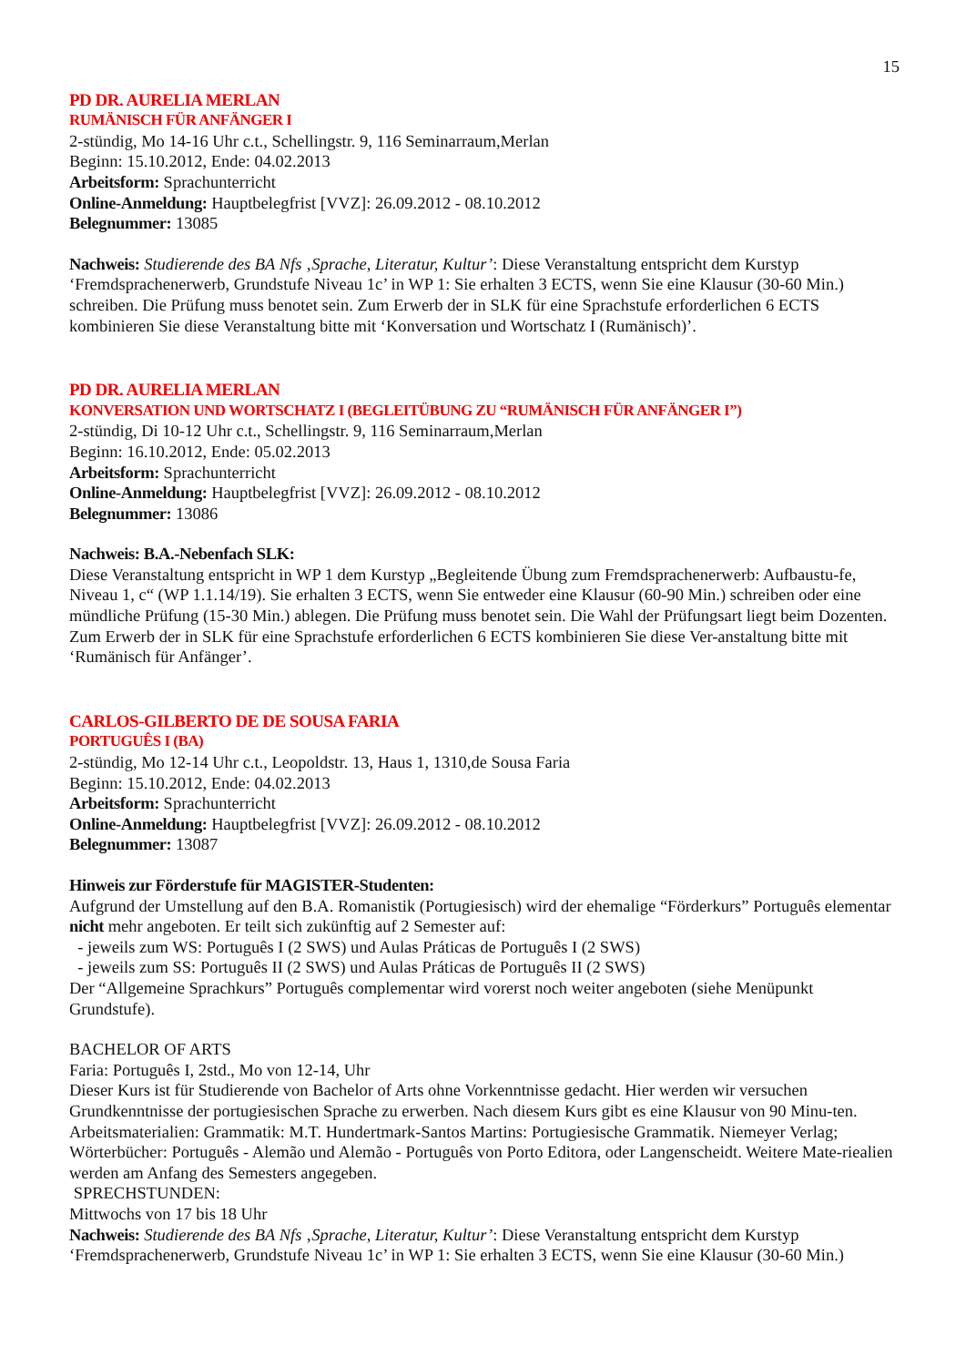15
PD DR. AURELIA MERLAN
RUMÄNISCH FÜR ANFÄNGER I
2-stündig, Mo 14-16 Uhr c.t., Schellingstr. 9, 116 Seminarraum,Merlan
Beginn: 15.10.2012, Ende: 04.02.2013
Arbeitsform: Sprachunterricht
Online-Anmeldung: Hauptbelegfrist [VVZ]: 26.09.2012 - 08.10.2012
Belegnummer: 13085
Nachweis: Studierende des BA Nfs ‚Sprache, Literatur, Kultur’: Diese Veranstaltung entspricht dem Kurstyp ‘Fremdsprachenerwerb, Grundstufe Niveau 1c’ in WP 1: Sie erhalten 3 ECTS, wenn Sie eine Klausur (30-60 Min.) schreiben. Die Prüfung muss benotet sein. Zum Erwerb der in SLK für eine Sprachstufe erforderlichen 6 ECTS kombinieren Sie diese Veranstaltung bitte mit ‘Konversation und Wortschatz I (Rumänisch)’.
PD DR. AURELIA MERLAN
KONVERSATION UND WORTSCHATZ I (BEGLEITÜBUNG ZU “RUMÄNISCH FÜR ANFÄNGER I”)
2-stündig, Di 10-12 Uhr c.t., Schellingstr. 9, 116 Seminarraum,Merlan
Beginn: 16.10.2012, Ende: 05.02.2013
Arbeitsform: Sprachunterricht
Online-Anmeldung: Hauptbelegfrist [VVZ]: 26.09.2012 - 08.10.2012
Belegnummer: 13086
Nachweis: B.A.-Nebenfach SLK:
Diese Veranstaltung entspricht in WP 1 dem Kurstyp „Begleitende Übung zum Fremdsprachenerwerb: Aufbaustu-fe, Niveau 1, c“ (WP 1.1.14/19). Sie erhalten 3 ECTS, wenn Sie entweder eine Klausur (60-90 Min.) schreiben oder eine mündliche Prüfung (15-30 Min.) ablegen. Die Prüfung muss benotet sein. Die Wahl der Prüfungsart liegt beim Dozenten. Zum Erwerb der in SLK für eine Sprachstufe erforderlichen 6 ECTS kombinieren Sie diese Ver-anstaltung bitte mit ‘Rumänisch für Anfänger’.
CARLOS-GILBERTO DE DE SOUSA FARIA
PORTUGUÊS I (BA)
2-stündig, Mo 12-14 Uhr c.t., Leopoldstr. 13, Haus 1, 1310,de Sousa Faria
Beginn: 15.10.2012, Ende: 04.02.2013
Arbeitsform: Sprachunterricht
Online-Anmeldung: Hauptbelegfrist [VVZ]: 26.09.2012 - 08.10.2012
Belegnummer: 13087
Hinweis zur Förderstufe für MAGISTER-Studenten:
Aufgrund der Umstellung auf den B.A. Romanistik (Portugiesisch) wird der ehemalige “Förderkurs” Português elementar nicht mehr angeboten. Er teilt sich zukünftig auf 2 Semester auf:
- jeweils zum WS: Português I (2 SWS) und Aulas Práticas de Português I (2 SWS)
- jeweils zum SS: Português II (2 SWS) und Aulas Práticas de Português II (2 SWS)
Der “Allgemeine Sprachkurs” Português complementar wird vorerst noch weiter angeboten (siehe Menüpunkt Grundstufe).
BACHELOR OF ARTS
Faria: Português I, 2std., Mo von 12-14, Uhr
Dieser Kurs ist für Studierende von Bachelor of Arts ohne Vorkenntnisse gedacht. Hier werden wir versuchen Grundkenntnisse der portugiesischen Sprache zu erwerben. Nach diesem Kurs gibt es eine Klausur von 90 Minu-ten.
Arbeitsmaterialien: Grammatik: M.T. Hundertmark-Santos Martins: Portugiesische Grammatik. Niemeyer Verlag; Wörterbücher: Português - Alemão und Alemão - Português von Porto Editora, oder Langenscheidt. Weitere Mate-riealien werden am Anfang des Semesters angegeben.
SPRECHSTUNDEN:
Mittwochs von 17 bis 18 Uhr
Nachweis: Studierende des BA Nfs ‚Sprache, Literatur, Kultur’: Diese Veranstaltung entspricht dem Kurstyp ‘Fremdsprachenerwerb, Grundstufe Niveau 1c’ in WP 1: Sie erhalten 3 ECTS, wenn Sie eine Klausur (30-60 Min.)